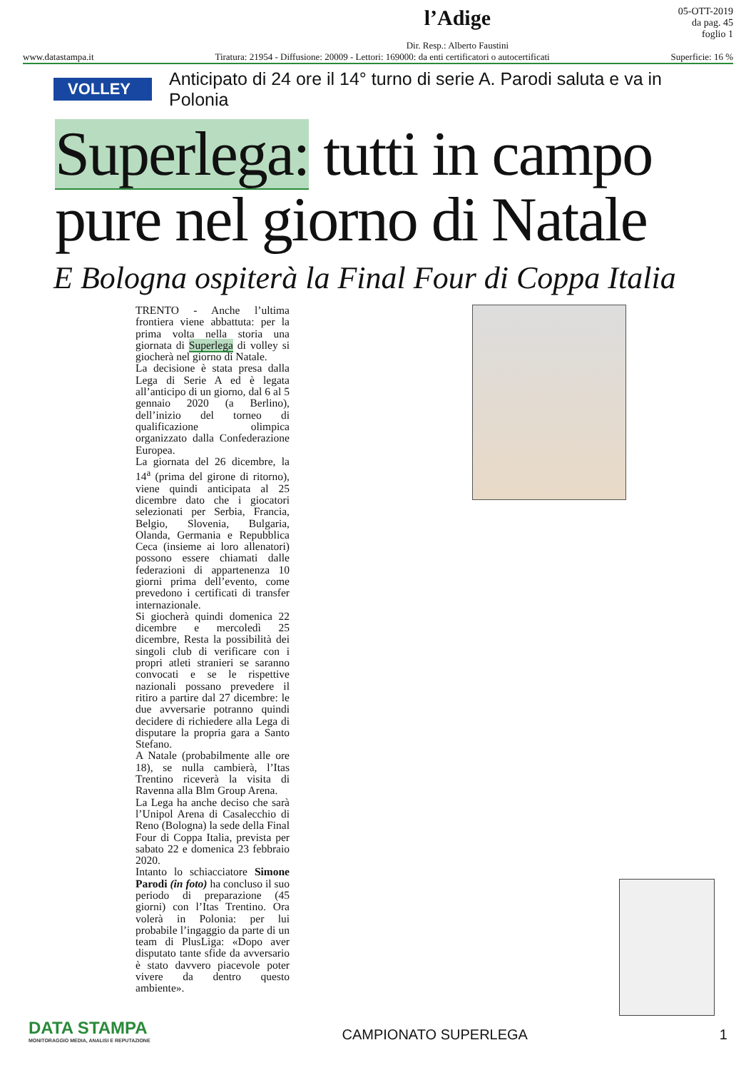l’Adige
Dir. Resp.: Alberto Faustini
05-OTT-2019
da pag. 45
foglio 1
www.datastampa.it Tiratura: 21954 - Diffusione: 20009 - Lettori: 169000: da enti certificatori o autocertificati Superficie: 16 %
VOLLEY Anticipato di 24 ore il 14° turno di serie A. Parodi saluta e va in Polonia
Superlega: tutti in campo pure nel giorno di Natale
E Bologna ospiterà la Final Four di Coppa Italia
TRENTO - Anche l’ultima frontiera viene abbattuta: per la prima volta nella storia una giornata di Superlega di volley si giocherà nel giorno di Natale.
La decisione è stata presa dalla Lega di Serie A ed è legata all’anticipo di un giorno, dal 6 al 5 gennaio 2020 (a Berlino), dell’inizio del torneo di qualificazione olimpica organizzato dalla Confederazione Europea.
La giornata del 26 dicembre, la 14<sup>a</sup> (prima del girone di ritorno), viene quindi anticipata al 25 dicembre dato che i giocatori selezionati per Serbia, Francia, Belgio, Slovenia, Bulgaria, Olanda, Germania e Repubblica Ceca (insieme ai loro allenatori) possono essere chiamati dalle federazioni di appartenenza 10 giorni prima dell’evento, come prevedono i certificati di transfer internazionale.
Si giocherà quindi domenica 22 dicembre e mercoledì 25 dicembre, Resta la possibilità dei singoli club di verificare con i propri atleti stranieri se saranno convocati e se le rispettive nazionali possano prevedere il ritiro a partire dal 27 dicembre: le due avversarie potranno quindi decidere di richiedere alla Lega di disputare la propria gara a Santo Stefano.
A Natale (probabilmente alle ore 18), se nulla cambierà, l’Itas Trentino riceverà la visita di Ravenna alla Blm Group Arena.
La Lega ha anche deciso che sarà l’Unipol Arena di Casalecchio di Reno (Bologna) la sede della Final Four di Coppa Italia, prevista per sabato 22 e domenica 23 febbraio 2020.
Intanto lo schiacciatore Simone Parodi (in foto) ha concluso il suo periodo di preparazione (45 giorni) con l’Itas Trentino. Ora volerà in Polonia: per lui probabile l’ingaggio da parte di un team di PlusLiga: «Dopo aver disputato tante sfide da avversario è stato davvero piacevole poter vivere da dentro questo ambiente».
DATA STAMPA
MONITORAGGIO MEDIA, ANALISI E REPUTAZIONE
CAMPIONATO SUPERLEGA
1